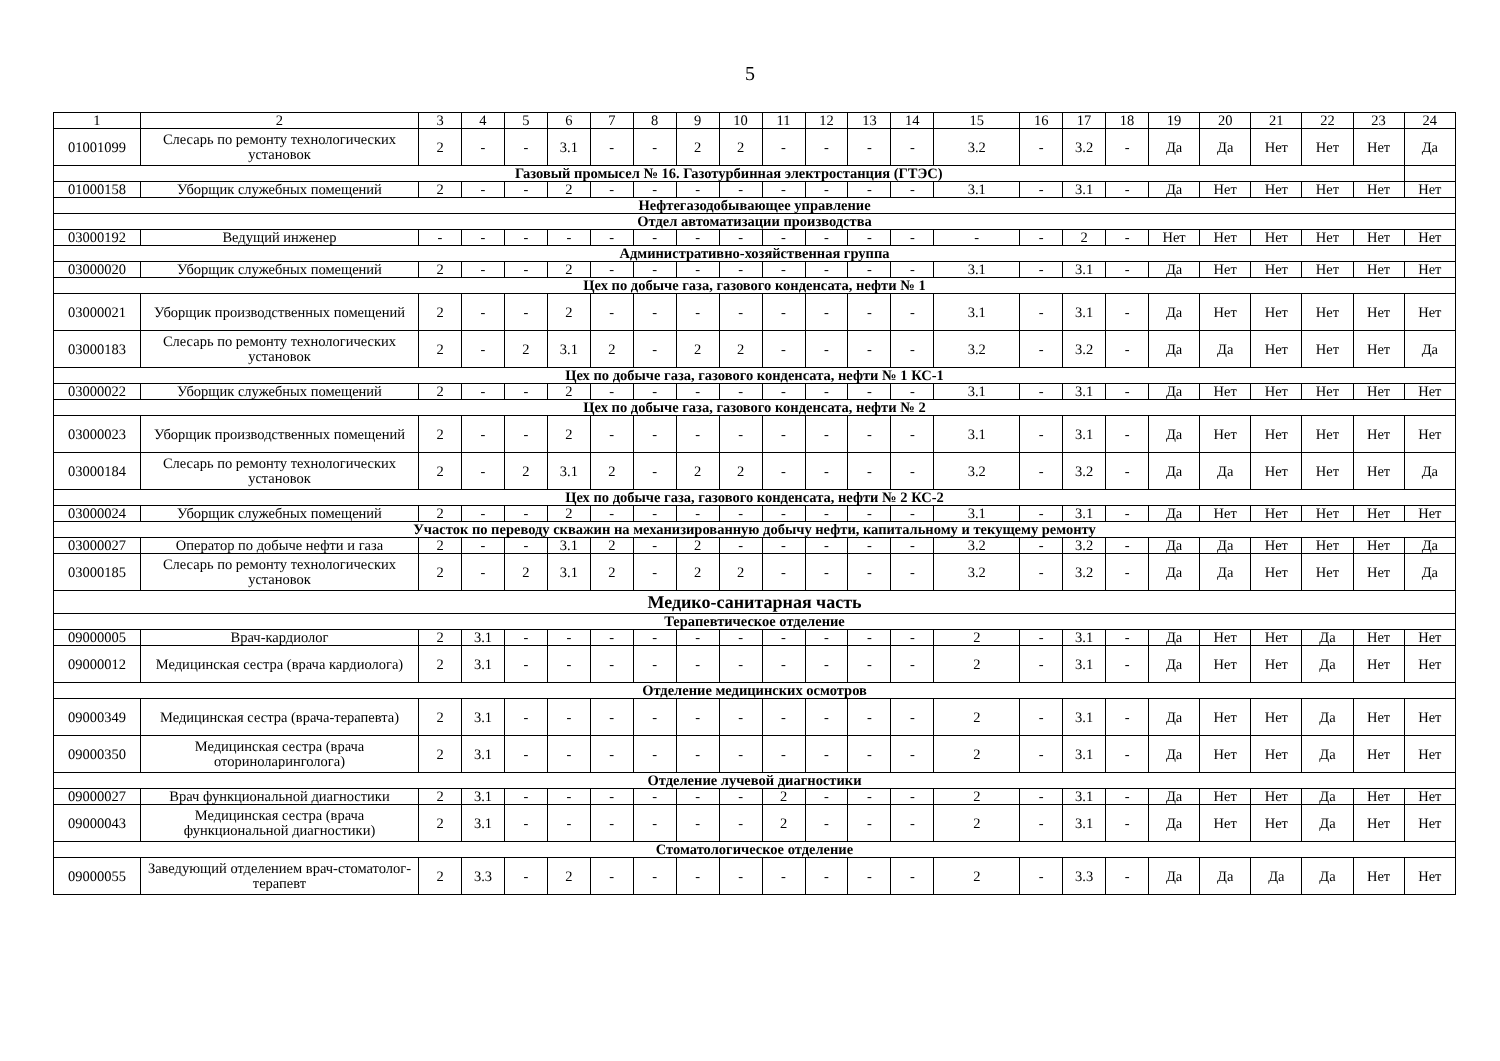5
| 1 | 2 | 3 | 4 | 5 | 6 | 7 | 8 | 9 | 10 | 11 | 12 | 13 | 14 | 15 | 16 | 17 | 18 | 19 | 20 | 21 | 22 | 23 | 24 |
| --- | --- | --- | --- | --- | --- | --- | --- | --- | --- | --- | --- | --- | --- | --- | --- | --- | --- | --- | --- | --- | --- | --- | --- |
| 01001099 | Слесарь по ремонту технологических установок | 2 | - | - | 3.1 | - | - | 2 | 2 | - | - | - | - | 3.2 | - | 3.2 | - | Да | Да | Нет | Нет | Нет | Да |
| Газовый промысел № 16. Газотурбинная электростанция (ГТЭС) | | | | | | | | | | | | | | | | | | | | | | | |
| 01000158 | Уборщик служебных помещений | 2 | - | - | 2 | - | - | - | - | - | - | - | - | 3.1 | - | 3.1 | - | Да | Нет | Нет | Нет | Нет | Нет |
| Нефтегазодобывающее управление | | | | | | | | | | | | | | | | | | | | | | | |
| Отдел автоматизации производства | | | | | | | | | | | | | | | | | | | | | | | |
| 03000192 | Ведущий инженер | - | - | - | - | - | - | - | - | - | - | - | - | - | - | 2 | - | Нет | Нет | Нет | Нет | Нет | Нет |
| Административно-хозяйственная группа | | | | | | | | | | | | | | | | | | | | | | | |
| 03000020 | Уборщик служебных помещений | 2 | - | - | 2 | - | - | - | - | - | - | - | - | 3.1 | - | 3.1 | - | Да | Нет | Нет | Нет | Нет | Нет |
| Цех по добыче газа, газового конденсата, нефти № 1 | | | | | | | | | | | | | | | | | | | | | | | |
| 03000021 | Уборщик производственных помещений | 2 | - | - | 2 | - | - | - | - | - | - | - | - | 3.1 | - | 3.1 | - | Да | Нет | Нет | Нет | Нет | Нет |
| 03000183 | Слесарь по ремонту технологических установок | 2 | - | 2 | 3.1 | 2 | - | 2 | 2 | - | - | - | - | 3.2 | - | 3.2 | - | Да | Да | Нет | Нет | Нет | Да |
| Цех по добыче газа, газового конденсата, нефти № 1 КС-1 | | | | | | | | | | | | | | | | | | | | | | | |
| 03000022 | Уборщик служебных помещений | 2 | - | - | 2 | - | - | - | - | - | - | - | - | 3.1 | - | 3.1 | - | Да | Нет | Нет | Нет | Нет | Нет |
| Цех по добыче газа, газового конденсата, нефти № 2 | | | | | | | | | | | | | | | | | | | | | | | |
| 03000023 | Уборщик производственных помещений | 2 | - | - | 2 | - | - | - | - | - | - | - | - | 3.1 | - | 3.1 | - | Да | Нет | Нет | Нет | Нет | Нет |
| 03000184 | Слесарь по ремонту технологических установок | 2 | - | 2 | 3.1 | 2 | - | 2 | 2 | - | - | - | - | 3.2 | - | 3.2 | - | Да | Да | Нет | Нет | Нет | Да |
| Цех по добыче газа, газового конденсата, нефти № 2 КС-2 | | | | | | | | | | | | | | | | | | | | | | | |
| 03000024 | Уборщик служебных помещений | 2 | - | - | 2 | - | - | - | - | - | - | - | - | 3.1 | - | 3.1 | - | Да | Нет | Нет | Нет | Нет | Нет |
| Участок по переводу скважин на механизированную добычу нефти, капитальному и текущему ремонту | | | | | | | | | | | | | | | | | | | | | | | |
| 03000027 | Оператор по добыче нефти и газа | 2 | - | - | 3.1 | 2 | - | 2 | - | - | - | - | - | 3.2 | - | 3.2 | - | Да | Да | Нет | Нет | Нет | Да |
| 03000185 | Слесарь по ремонту технологических установок | 2 | - | 2 | 3.1 | 2 | - | 2 | 2 | - | - | - | - | 3.2 | - | 3.2 | - | Да | Да | Нет | Нет | Нет | Да |
| Медико-санитарная часть | | | | | | | | | | | | | | | | | | | | | | | |
| Терапевтическое отделение | | | | | | | | | | | | | | | | | | | | | | | |
| 09000005 | Врач-кардиолог | 2 | 3.1 | - | - | - | - | - | - | - | - | - | - | 2 | - | 3.1 | - | Да | Нет | Нет | Да | Нет | Нет |
| 09000012 | Медицинская сестра (врача кардиолога) | 2 | 3.1 | - | - | - | - | - | - | - | - | - | - | 2 | - | 3.1 | - | Да | Нет | Нет | Да | Нет | Нет |
| Отделение медицинских осмотров | | | | | | | | | | | | | | | | | | | | | | | |
| 09000349 | Медицинская сестра (врача-терапевта) | 2 | 3.1 | - | - | - | - | - | - | - | - | - | - | 2 | - | 3.1 | - | Да | Нет | Нет | Да | Нет | Нет |
| 09000350 | Медицинская сестра (врача оториноларинголога) | 2 | 3.1 | - | - | - | - | - | - | - | - | - | - | 2 | - | 3.1 | - | Да | Нет | Нет | Да | Нет | Нет |
| Отделение лучевой диагностики | | | | | | | | | | | | | | | | | | | | | | | |
| 09000027 | Врач функциональной диагностики | 2 | 3.1 | - | - | - | - | - | - | 2 | - | - | - | 2 | - | 3.1 | - | Да | Нет | Нет | Да | Нет | Нет |
| 09000043 | Медицинская сестра (врача функциональной диагностики) | 2 | 3.1 | - | - | - | - | - | - | 2 | - | - | - | 2 | - | 3.1 | - | Да | Нет | Нет | Да | Нет | Нет |
| Стоматологическое отделение | | | | | | | | | | | | | | | | | | | | | | | |
| 09000055 | Заведующий отделением врач-стоматолог-терапевт | 2 | 3.3 | - | 2 | - | - | - | - | - | - | - | - | 2 | - | 3.3 | - | Да | Да | Да | Да | Нет | Нет |